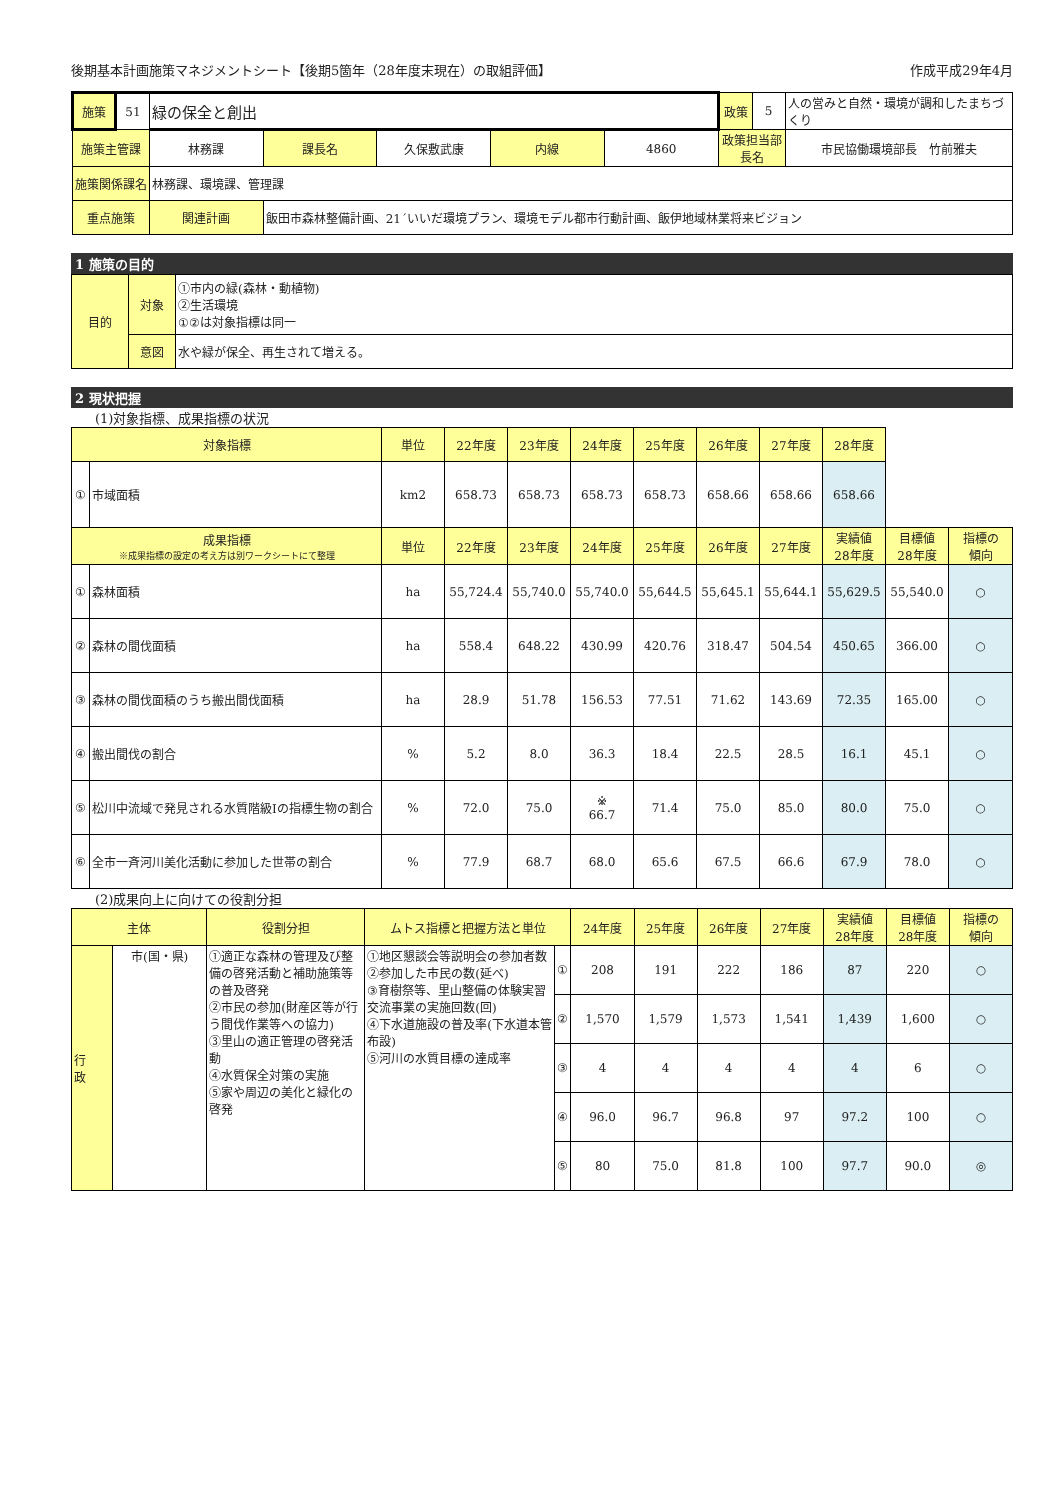後期基本計画施策マネジメントシート【後期5箇年（28年度末現在）の取組評価】 作成平成29年4月
| 施策 | 51 | 緑の保全と創出 | | | | | 政策 | 5 | 人の営みと自然・環境が調和したまちづくり |
| 施策主管課 | | 林務課 | 課長名 | 久保敷武康 | 内線 | 4860 | 政策担当部長名 | | 市民協働環境部長 竹前雅夫 |
| 施策関係課名 | | 林務課、環境課、管理課 | | | | | | | |
| 重点施策 | | 関連計画 | 飯田市森林整備計画、21´いいだ環境プラン、環境モデル都市行動計画、飯伊地域林業将来ビジョン | | | | | | |
1 施策の目的
| 目的 | 対象 | ①市内の緑(森林・動植物) ②生活環境 ①②は対象指標は同一 |
| | 意図 | 水や緑が保全、再生されて増える。 |
2 現状把握
(1)対象指標、成果指標の状況
| 対象指標 | | 単位 | 22年度 | 23年度 | 24年度 | 25年度 | 26年度 | 27年度 | 28年度 | | |
| --- | --- | --- | --- | --- | --- | --- | --- | --- | --- | --- | --- |
| ① | 市域面積 | km2 | 658.73 | 658.73 | 658.73 | 658.73 | 658.66 | 658.66 | 658.66 | | |
| 成果指標 ※成果指標の設定の考え方は別ワークシートにて整理 | | 単位 | 22年度 | 23年度 | 24年度 | 25年度 | 26年度 | 27年度 | 実績値 28年度 | 目標値 28年度 | 指標の 傾向 |
| ① | 森林面積 | ha | 55,724.4 | 55,740.0 | 55,740.0 | 55,644.5 | 55,645.1 | 55,644.1 | 55,629.5 | 55,540.0 | ○ |
| ② | 森林の間伐面積 | ha | 558.4 | 648.22 | 430.99 | 420.76 | 318.47 | 504.54 | 450.65 | 366.00 | ○ |
| ③ | 森林の間伐面積のうち搬出間伐面積 | ha | 28.9 | 51.78 | 156.53 | 77.51 | 71.62 | 143.69 | 72.35 | 165.00 | ○ |
| ④ | 搬出間伐の割合 | % | 5.2 | 8.0 | 36.3 | 18.4 | 22.5 | 28.5 | 16.1 | 45.1 | ○ |
| ⑤ | 松川中流域で発見される水質階級Ⅰの指標生物の割合 | % | 72.0 | 75.0 | ※ 66.7 | 71.4 | 75.0 | 85.0 | 80.0 | 75.0 | ○ |
| ⑥ | 全市一斉河川美化活動に参加した世帯の割合 | % | 77.9 | 68.7 | 68.0 | 65.6 | 67.5 | 66.6 | 67.9 | 78.0 | ○ |
(2)成果向上に向けての役割分担
| 主体 | | 役割分担 | ムトス指標と把握方法と単位 | | 24年度 | 25年度 | 26年度 | 27年度 | 実績値 28年度 | 目標値 28年度 | 指標の 傾向 |
| --- | --- | --- | --- | --- | --- | --- | --- | --- | --- | --- | --- |
| 行 政 | 市(国・県) | ①適正な森林の管理及び整備の啓発活動と補助施策等の普及啓発 ②市民の参加(財産区等が行う間伐作業等への協力) ③里山の適正管理の啓発活動 ④水質保全対策の実施 ⑤家や周辺の美化と緑化の啓発 | ①地区懇談会等説明会の参加者数 ②参加した市民の数(延べ) ③育樹祭等、里山整備の体験実習交流事業の実施回数(回) ④下水道施設の普及率(下水道本管布設) ⑤河川の水質目標の達成率 | ① | 208 | 191 | 222 | 186 | 87 | 220 | ○ |
| | | | | ② | 1,570 | 1,579 | 1,573 | 1,541 | 1,439 | 1,600 | ○ |
| | | | | ③ | 4 | 4 | 4 | 4 | 4 | 6 | ○ |
| | | | | ④ | 96.0 | 96.7 | 96.8 | 97 | 97.2 | 100 | ○ |
| | | | | ⑤ | 80 | 75.0 | 81.8 | 100 | 97.7 | 90.0 | ◎ |